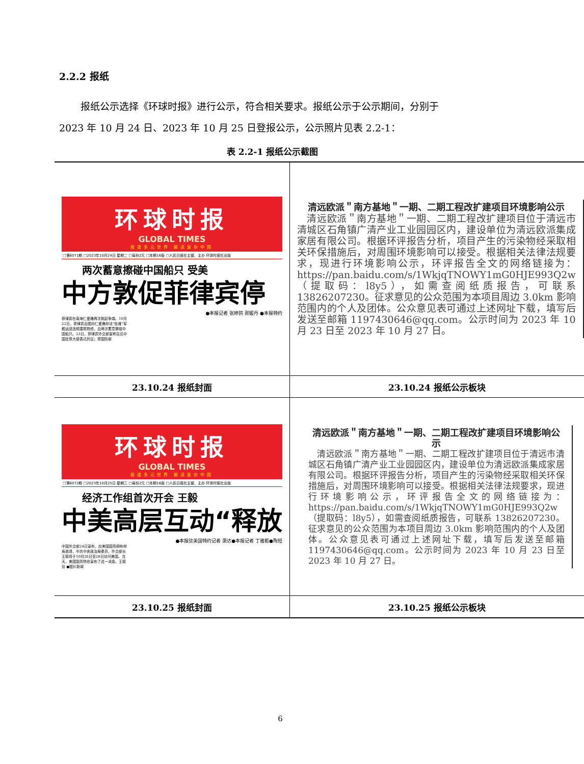2.2.2 报纸
报纸公示选择《环球时报》进行公示，符合相关要求。报纸公示于公示期间，分别于
2023 年 10 月 24 日、2023 年 10 月 25 日登报公示，公示照片见表 2.2-1：
表 2.2-1 报纸公示截图
| 环球时报 GLOBAL TIMES 报道多元世界 解读复杂中国 □第6071期 □2023年10月24日 星期二 □每份2元 □本期16版 □人民日报社主管、主办 环球时报社出版 两次蓄意擦碰中国船只 受美 中方敦促菲律宾停 ●本报记者 张婷鸽 郭媛丹 ●本报特约 菲律宾在南海仁爱礁再次挑起争端。10月22日，菲律宾企图向仁爱礁非法“坐滩”军舰运送违规建筑物资，且两次蓄意擦碰中国船只。23日，菲律宾外交部宣称召见中国驻菲大使表达抗议；菲国防部 | 清远欧派＂南方基地＂一期、二期工程改扩建项目环境影响公示 清远欧派＂南方基地＂一期、二期工程改扩建项目位于清远市清城区石角镇广清产业工业园园区内，建设单位为清远欧派集成家居有限公司。根据环评报告分析，项目产生的污染物经采取相关环保措施后，对周围环境影响可以接受。根据相关法律法规要求，现进行环境影响公示，环评报告全文的网络链接为：https://pan.baidu.com/s/1WkjqTNOWY1mG0HJE993Q2w（提取码：l8y5），如需查阅纸质报告，可联系 13826207230。征求意见的公众范围为本项目周边 3.0km 影响范围内的个人及团体。公众意见表可通过上述网址下载，填写后发送至邮箱 1197430646@qq.com。公示时间为 2023 年 10 月 23 日至 2023 年 10 月 27 日。 |
| 23.10.24 报纸封面 | 23.10.24 报纸公示板块 |
| 环球时报 GLOBAL TIMES 报道多元世界 解读复杂中国 □第6072期 □2023年10月25日 星期三 □每份2元 □本期16版 □人民日报社主管、主办 环球时报社出版 经济工作组首次开会 王毅 中美高层互动“释放 ●本报驻美国特约记者 萧达●本报记者 丁雅栀●陶短 中国外交部24日宣布，应美国国务卿布林肯邀请，中共中央政治局委员、外交部长王毅将于10月26日至28日访问美国。当天，美国国务院也宣布了这一消息。王毅访 ●图片新闻 | 清远欧派＂南方基地＂一期、二期工程改扩建项目环境影响公示 清远欧派＂南方基地＂一期、二期工程改扩建项目位于清远市清城区石角镇广清产业工业园园区内，建设单位为清远欧派集成家居有限公司。根据环评报告分析，项目产生的污染物经采取相关环保措施后，对周围环境影响可以接受。根据相关法律法规要求，现进行环境影响公示，环评报告全文的网络链接为：https://pan.baidu.com/s/1WkjqTNOWY1mG0HJE993Q2w（提取码：l8y5），如需查阅纸质报告，可联系 13826207230。征求意见的公众范围为本项目周边 3.0km 影响范围内的个人及团体。公众意见表可通过上述网址下载，填写后发送至邮箱 1197430646@qq.com。公示时间为 2023 年 10 月 23 日至 2023 年 10 月 27 日。 |
| 23.10.25 报纸封面 | 23.10.25 报纸公示板块 |
6